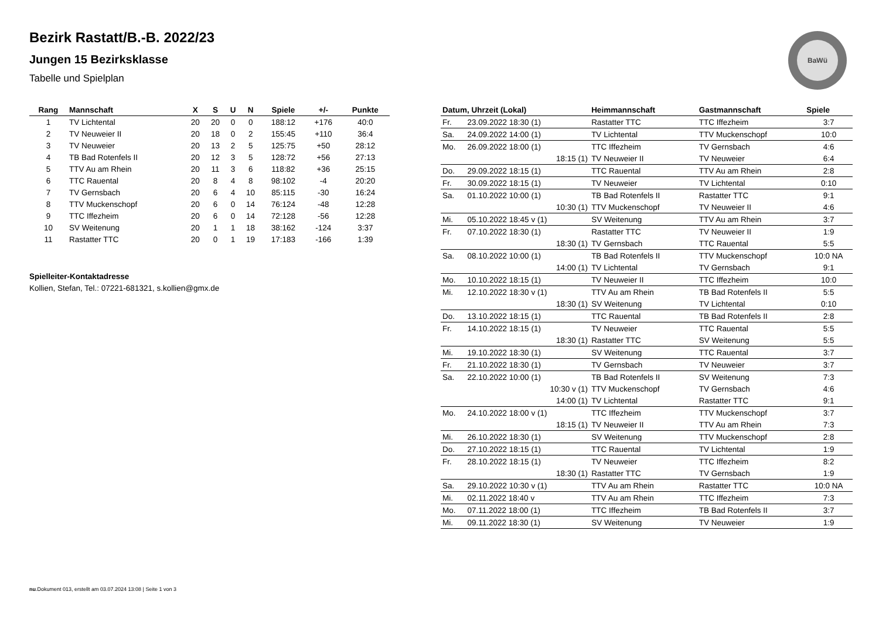Bezirk Rastatt/B.-B. 2022/23
Jungen 15 Bezirksklasse
Tabelle und Spielplan
BaWü
| Rang | Mannschaft | X | S | U | N | Spiele | +/- | Punkte |
| --- | --- | --- | --- | --- | --- | --- | --- | --- |
| 1 | TV Lichtental | 20 | 20 | 0 | 0 | 188:12 | +176 | 40:0 |
| 2 | TV Neuweier II | 20 | 18 | 0 | 2 | 155:45 | +110 | 36:4 |
| 3 | TV Neuweier | 20 | 13 | 2 | 5 | 125:75 | +50 | 28:12 |
| 4 | TB Bad Rotenfels II | 20 | 12 | 3 | 5 | 128:72 | +56 | 27:13 |
| 5 | TTV Au am Rhein | 20 | 11 | 3 | 6 | 118:82 | +36 | 25:15 |
| 6 | TTC Rauental | 20 | 8 | 4 | 8 | 98:102 | -4 | 20:20 |
| 7 | TV Gernsbach | 20 | 6 | 4 | 10 | 85:115 | -30 | 16:24 |
| 8 | TTV Muckenschopf | 20 | 6 | 0 | 14 | 76:124 | -48 | 12:28 |
| 9 | TTC Iffezheim | 20 | 6 | 0 | 14 | 72:128 | -56 | 12:28 |
| 10 | SV Weitenung | 20 | 1 | 1 | 18 | 38:162 | -124 | 3:37 |
| 11 | Rastatter TTC | 20 | 0 | 1 | 19 | 17:183 | -166 | 1:39 |
Spielleiter-Kontaktadresse
Kollien, Stefan, Tel.: 07221-681321, s.kollien@gmx.de
| Datum, Uhrzeit (Lokal) | | Heimmannschaft | Gastmannschaft | Spiele |
| --- | --- | --- | --- | --- |
| Fr. | 23.09.2022 18:30 (1) | Rastatter TTC | TTC Iffezheim | 3:7 |
| Sa. | 24.09.2022 14:00 (1) | TV Lichtental | TTV Muckenschopf | 10:0 |
| Mo. | 26.09.2022 18:00 (1) | TTC Iffezheim | TV Gernsbach | 4:6 |
| | 18:15 (1) | TV Neuweier II | TV Neuweier | 6:4 |
| Do. | 29.09.2022 18:15 (1) | TTC Rauental | TTV Au am Rhein | 2:8 |
| Fr. | 30.09.2022 18:15 (1) | TV Neuweier | TV Lichtental | 0:10 |
| Sa. | 01.10.2022 10:00 (1) | TB Bad Rotenfels II | Rastatter TTC | 9:1 |
| | 10:30 (1) | TTV Muckenschopf | TV Neuweier II | 4:6 |
| Mi. | 05.10.2022 18:45 v (1) | SV Weitenung | TTV Au am Rhein | 3:7 |
| Fr. | 07.10.2022 18:30 (1) | Rastatter TTC | TV Neuweier II | 1:9 |
| | 18:30 (1) | TV Gernsbach | TTC Rauental | 5:5 |
| Sa. | 08.10.2022 10:00 (1) | TB Bad Rotenfels II | TTV Muckenschopf | 10:0 NA |
| | 14:00 (1) | TV Lichtental | TV Gernsbach | 9:1 |
| Mo. | 10.10.2022 18:15 (1) | TV Neuweier II | TTC Iffezheim | 10:0 |
| Mi. | 12.10.2022 18:30 v (1) | TTV Au am Rhein | TB Bad Rotenfels II | 5:5 |
| | 18:30 (1) | SV Weitenung | TV Lichtental | 0:10 |
| Do. | 13.10.2022 18:15 (1) | TTC Rauental | TB Bad Rotenfels II | 2:8 |
| Fr. | 14.10.2022 18:15 (1) | TV Neuweier | TTC Rauental | 5:5 |
| | 18:30 (1) | Rastatter TTC | SV Weitenung | 5:5 |
| Mi. | 19.10.2022 18:30 (1) | SV Weitenung | TTC Rauental | 3:7 |
| Fr. | 21.10.2022 18:30 (1) | TV Gernsbach | TV Neuweier | 3:7 |
| Sa. | 22.10.2022 10:00 (1) | TB Bad Rotenfels II | SV Weitenung | 7:3 |
| | 10:30 v (1) | TTV Muckenschopf | TV Gernsbach | 4:6 |
| | 14:00 (1) | TV Lichtental | Rastatter TTC | 9:1 |
| Mo. | 24.10.2022 18:00 v (1) | TTC Iffezheim | TTV Muckenschopf | 3:7 |
| | 18:15 (1) | TV Neuweier II | TTV Au am Rhein | 7:3 |
| Mi. | 26.10.2022 18:30 (1) | SV Weitenung | TTV Muckenschopf | 2:8 |
| Do. | 27.10.2022 18:15 (1) | TTC Rauental | TV Lichtental | 1:9 |
| Fr. | 28.10.2022 18:15 (1) | TV Neuweier | TTC Iffezheim | 8:2 |
| | 18:30 (1) | Rastatter TTC | TV Gernsbach | 1:9 |
| Sa. | 29.10.2022 10:30 v (1) | TTV Au am Rhein | Rastatter TTC | 10:0 NA |
| Mi. | 02.11.2022 18:40 v | TTV Au am Rhein | TTC Iffezheim | 7:3 |
| Mo. | 07.11.2022 18:00 (1) | TTC Iffezheim | TB Bad Rotenfels II | 3:7 |
| Mi. | 09.11.2022 18:30 (1) | SV Weitenung | TV Neuweier | 1:9 |
nu.Dokument 013, erstellt am 03.07.2024 13:08 | Seite 1 von 3